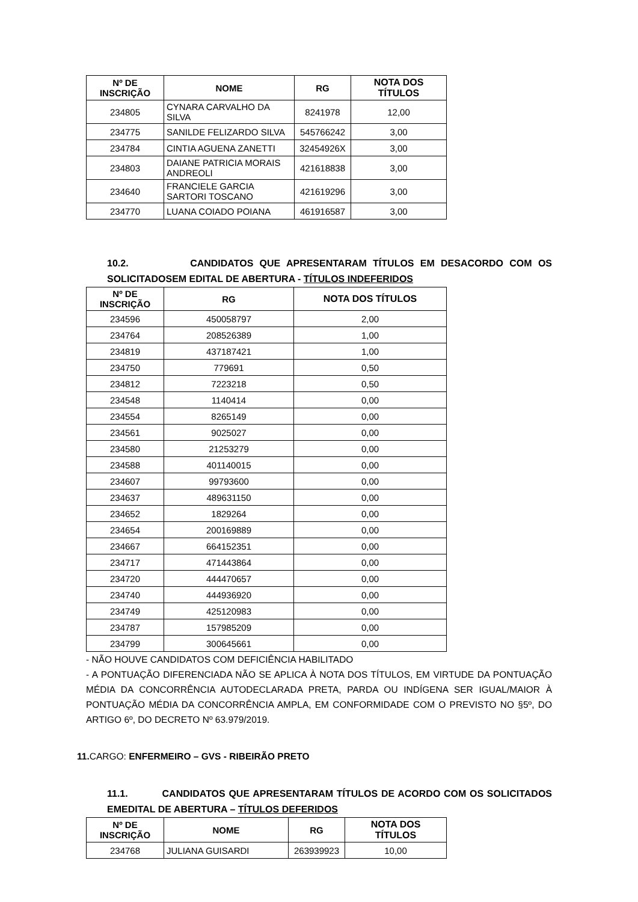| Nº DE INSCRIÇÃO | NOME | RG | NOTA DOS TÍTULOS |
| --- | --- | --- | --- |
| 234805 | CYNARA CARVALHO DA SILVA | 8241978 | 12,00 |
| 234775 | SANILDE FELIZARDO SILVA | 545766242 | 3,00 |
| 234784 | CINTIA AGUENA ZANETTI | 32454926X | 3,00 |
| 234803 | DAIANE PATRICIA MORAIS ANDREOLI | 421618838 | 3,00 |
| 234640 | FRANCIELE GARCIA SARTORI TOSCANO | 421619296 | 3,00 |
| 234770 | LUANA COIADO POIANA | 461916587 | 3,00 |
10.2. CANDIDATOS QUE APRESENTARAM TÍTULOS EM DESACORDO COM OS SOLICITADOSEM EDITAL DE ABERTURA - TÍTULOS INDEFERIDOS
| Nº DE INSCRIÇÃO | RG | NOTA DOS TÍTULOS |
| --- | --- | --- |
| 234596 | 450058797 | 2,00 |
| 234764 | 208526389 | 1,00 |
| 234819 | 437187421 | 1,00 |
| 234750 | 779691 | 0,50 |
| 234812 | 7223218 | 0,50 |
| 234548 | 1140414 | 0,00 |
| 234554 | 8265149 | 0,00 |
| 234561 | 9025027 | 0,00 |
| 234580 | 21253279 | 0,00 |
| 234588 | 401140015 | 0,00 |
| 234607 | 99793600 | 0,00 |
| 234637 | 489631150 | 0,00 |
| 234652 | 1829264 | 0,00 |
| 234654 | 200169889 | 0,00 |
| 234667 | 664152351 | 0,00 |
| 234717 | 471443864 | 0,00 |
| 234720 | 444470657 | 0,00 |
| 234740 | 444936920 | 0,00 |
| 234749 | 425120983 | 0,00 |
| 234787 | 157985209 | 0,00 |
| 234799 | 300645661 | 0,00 |
- NÃO HOUVE CANDIDATOS COM DEFICIÊNCIA HABILITADO
- A PONTUAÇÃO DIFERENCIADA NÃO SE APLICA À NOTA DOS TÍTULOS, EM VIRTUDE DA PONTUAÇÃO MÉDIA DA CONCORRÊNCIA AUTODECLARADA PRETA, PARDA OU INDÍGENA SER IGUAL/MAIOR À PONTUAÇÃO MÉDIA DA CONCORRÊNCIA AMPLA, EM CONFORMIDADE COM O PREVISTO NO §5º, DO ARTIGO 6º, DO DECRETO Nº 63.979/2019.
11. CARGO: ENFERMEIRO – GVS - RIBEIRÃO PRETO
11.1. CANDIDATOS QUE APRESENTARAM TÍTULOS DE ACORDO COM OS SOLICITADOS EMEDITAL DE ABERTURA – TÍTULOS DEFERIDOS
| Nº DE INSCRIÇÃO | NOME | RG | NOTA DOS TÍTULOS |
| --- | --- | --- | --- |
| 234768 | JULIANA GUISARDI | 263939923 | 10,00 |